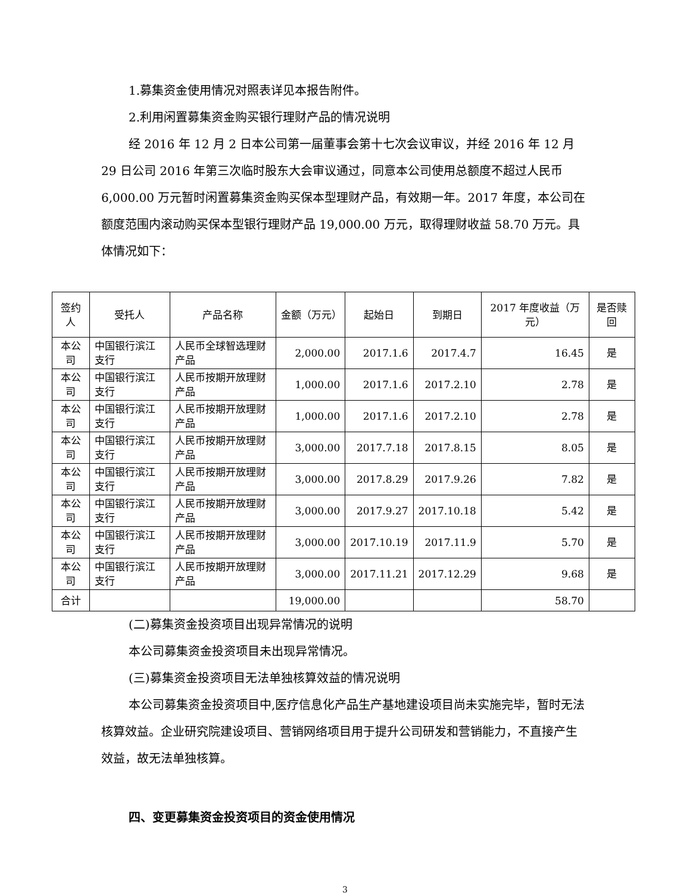1.募集资金使用情况对照表详见本报告附件。
2.利用闲置募集资金购买银行理财产品的情况说明
经 2016 年 12 月 2 日本公司第一届董事会第十七次会议审议，并经 2016 年 12 月 29 日公司 2016 年第三次临时股东大会审议通过，同意本公司使用总额度不超过人民币 6,000.00 万元暂时闲置募集资金购买保本型理财产品，有效期一年。2017 年度，本公司在额度范围内滚动购买保本型银行理财产品 19,000.00 万元，取得理财收益 58.70 万元。具体情况如下：
| 签约人 | 受托人 | 产品名称 | 金额（万元） | 起始日 | 到期日 | 2017 年度收益（万元） | 是否赎回 |
| --- | --- | --- | --- | --- | --- | --- | --- |
| 本公司 | 中国银行滨江支行 | 人民币全球智选理财产品 | 2,000.00 | 2017.1.6 | 2017.4.7 | 16.45 | 是 |
| 本公司 | 中国银行滨江支行 | 人民币按期开放理财产品 | 1,000.00 | 2017.1.6 | 2017.2.10 | 2.78 | 是 |
| 本公司 | 中国银行滨江支行 | 人民币按期开放理财产品 | 1,000.00 | 2017.1.6 | 2017.2.10 | 2.78 | 是 |
| 本公司 | 中国银行滨江支行 | 人民币按期开放理财产品 | 3,000.00 | 2017.7.18 | 2017.8.15 | 8.05 | 是 |
| 本公司 | 中国银行滨江支行 | 人民币按期开放理财产品 | 3,000.00 | 2017.8.29 | 2017.9.26 | 7.82 | 是 |
| 本公司 | 中国银行滨江支行 | 人民币按期开放理财产品 | 3,000.00 | 2017.9.27 | 2017.10.18 | 5.42 | 是 |
| 本公司 | 中国银行滨江支行 | 人民币按期开放理财产品 | 3,000.00 | 2017.10.19 | 2017.11.9 | 5.70 | 是 |
| 本公司 | 中国银行滨江支行 | 人民币按期开放理财产品 | 3,000.00 | 2017.11.21 | 2017.12.29 | 9.68 | 是 |
| 合计 | | | 19,000.00 | | | 58.70 | |
(二)募集资金投资项目出现异常情况的说明
本公司募集资金投资项目未出现异常情况。
(三)募集资金投资项目无法单独核算效益的情况说明
本公司募集资金投资项目中,医疗信息化产品生产基地建设项目尚未实施完毕，暂时无法核算效益。企业研究院建设项目、营销网络项目用于提升公司研发和营销能力，不直接产生效益，故无法单独核算。
四、变更募集资金投资项目的资金使用情况
3